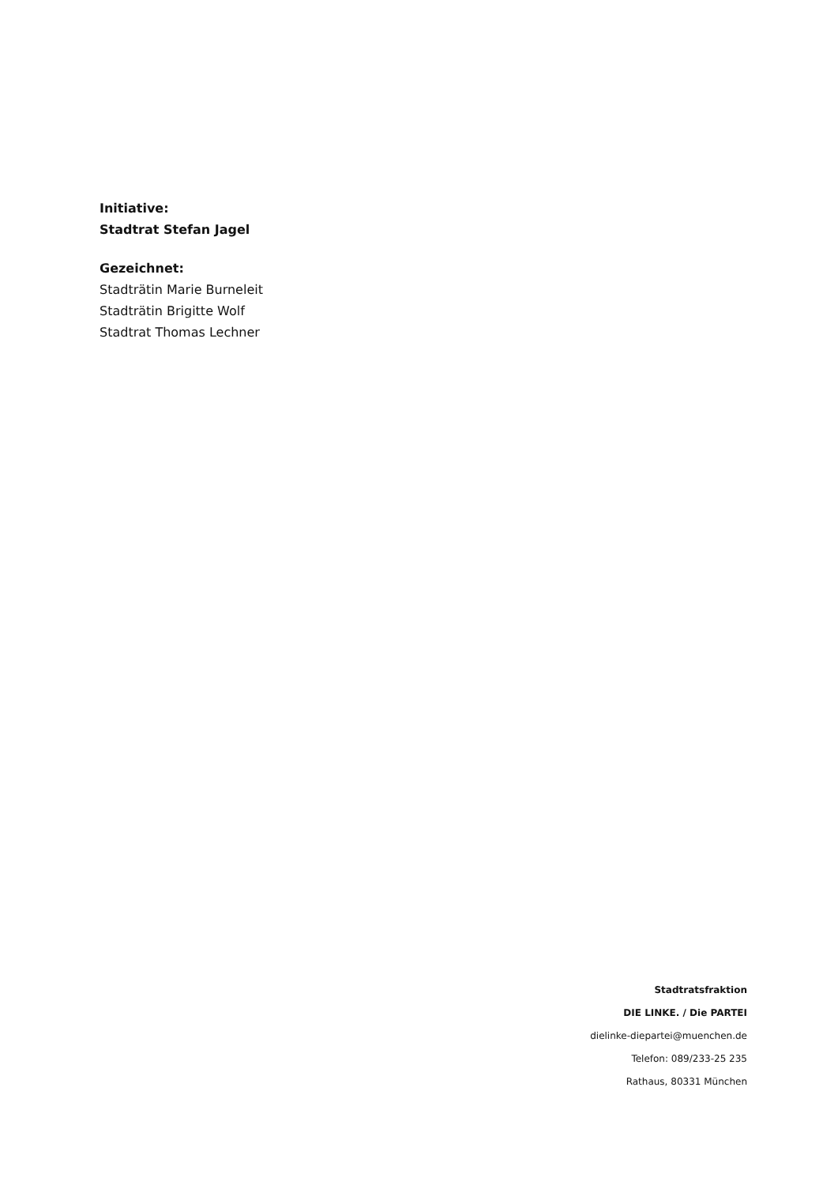Initiative:
Stadtrat Stefan Jagel
Gezeichnet:
Stadträtin Marie Burneleit
Stadträtin Brigitte Wolf
Stadtrat Thomas Lechner
Stadtratsfraktion
DIE LINKE. / Die PARTEI
dielinke-diepartei@muenchen.de
Telefon: 089/233-25 235
Rathaus, 80331 München